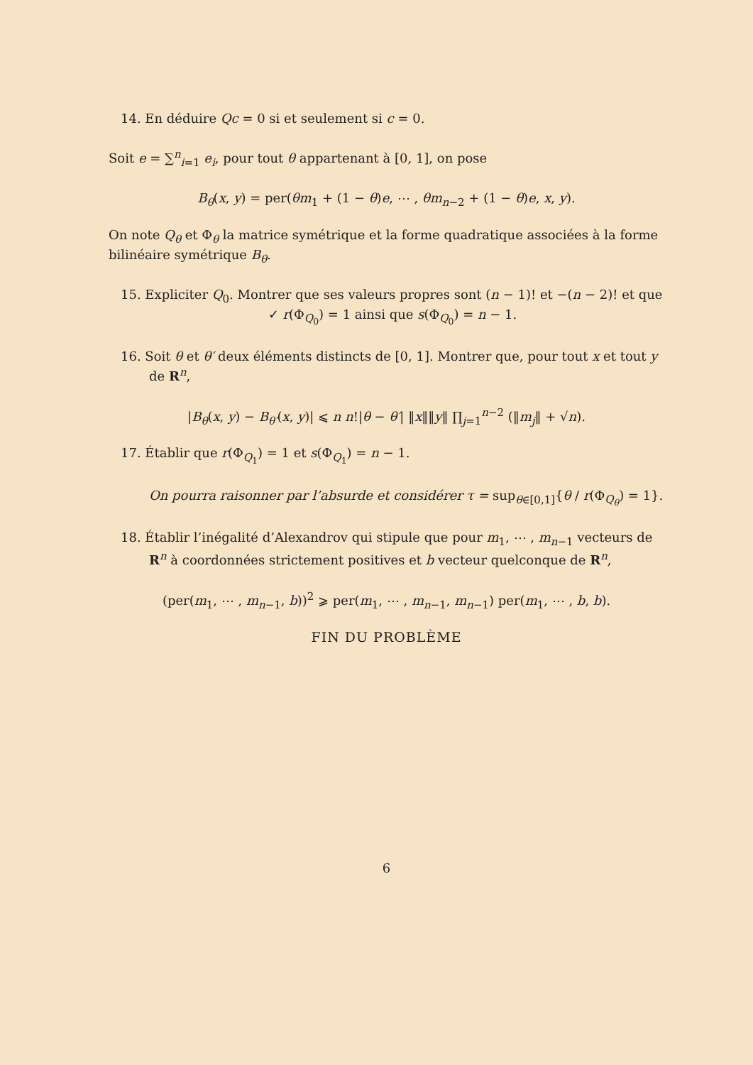14. En déduire Qc = 0 si et seulement si c = 0.
Soit e = ∑<sup>n</sup><sub>i=1</sub> e<sub>i</sub>, pour tout θ appartenant à [0, 1], on pose
B<sub>θ</sub>(x, y) = per(θm<sub>1</sub> + (1 − θ)e, ⋯ , θm<sub>n−2</sub> + (1 − θ)e, x, y).
On note Q<sub>θ</sub> et Φ<sub>θ</sub> la matrice symétrique et la forme quadratique associées à la forme bilinéaire symétrique B<sub>θ</sub>.
15. Expliciter Q<sub>0</sub>. Montrer que ses valeurs propres sont (n − 1)! et −(n − 2)! et que
✓ r(Φ<sub>Q<sub>0</sub></sub>) = 1 ainsi que s(Φ<sub>Q<sub>0</sub></sub>) = n − 1.
16. Soit θ et θ′ deux éléments distincts de [0, 1]. Montrer que, pour tout x et tout y de R<sup>n</sup>,
|B<sub>θ</sub>(x, y) − B<sub>θ′</sub>(x, y)| ⩽ n n!|θ − θ′| ‖x‖‖y‖ ∏<sub>j=1</sub><sup>n−2</sup> (‖m<sub>j</sub>‖ + √n).
17. Établir que r(Φ<sub>Q<sub>1</sub></sub>) = 1 et s(Φ<sub>Q<sub>1</sub></sub>) = n − 1.
On pourra raisonner par l’absurde et considérer τ = sup<sub>θ∈[0,1]</sub>{θ / r(Φ<sub>Q<sub>θ</sub></sub>) = 1}.
18. Établir l’inégalité d’Alexandrov qui stipule que pour m<sub>1</sub>, ⋯ , m<sub>n−1</sub> vecteurs de R<sup>n</sup> à coordonnées strictement positives et b vecteur quelconque de R<sup>n</sup>,
(per(m<sub>1</sub>, ⋯ , m<sub>n−1</sub>, b))<sup>2</sup> ⩾ per(m<sub>1</sub>, ⋯ , m<sub>n−1</sub>, m<sub>n−1</sub>) per(m<sub>1</sub>, ⋯ , b, b).
FIN DU PROBLÈME
6